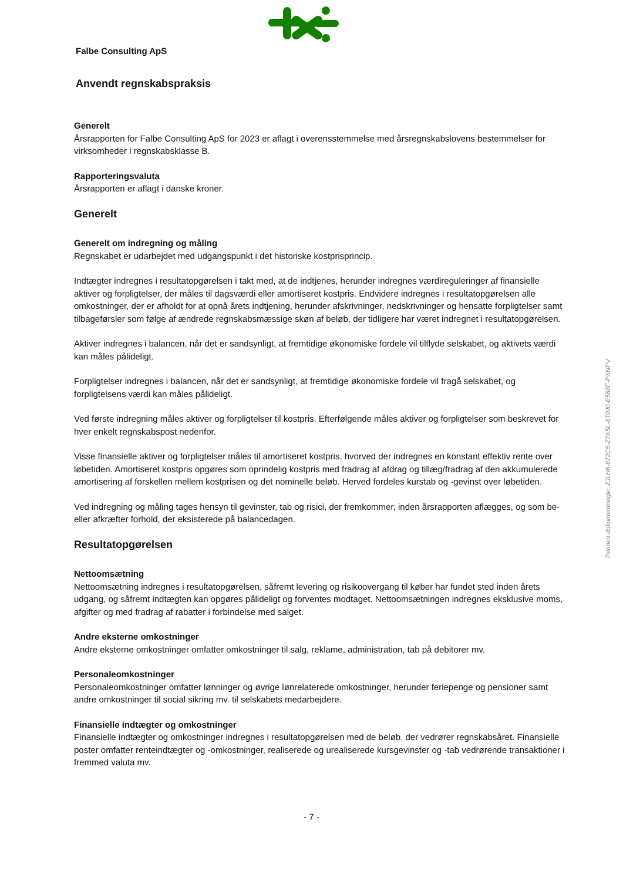Falbe Consulting ApS
Anvendt regnskabspraksis
Generelt
Årsrapporten for Falbe Consulting ApS for 2023 er aflagt i overensstemmelse med årsregnskabslovens bestemmelser for virksomheder i regnskabsklasse B.
Rapporteringsvaluta
Årsrapporten er aflagt i danske kroner.
Generelt
Generelt om indregning og måling
Regnskabet er udarbejdet med udgangspunkt i det historiske kostprisprincip.
Indtægter indregnes i resultatopgørelsen i takt med, at de indtjenes, herunder indregnes værdireguleringer af finansielle aktiver og forpligtelser, der måles til dagsværdi eller amortiseret kostpris. Endvidere indregnes i resultatopgørelsen alle omkostninger, der er afholdt for at opnå årets indtjening, herunder afskrivninger, nedskrivninger og hensatte forpligtelser samt tilbageførsler som følge af ændrede regnskabsmæssige skøn af beløb, der tidligere har været indregnet i resultatopgørelsen.
Aktiver indregnes i balancen, når det er sandsynligt, at fremtidige økonomiske fordele vil tilflyde selskabet, og aktivets værdi kan måles pålideligt.
Forpligtelser indregnes i balancen, når det er sandsynligt, at fremtidige økonomiske fordele vil fragå selskabet, og forpligtelsens værdi kan måles pålideligt.
Ved første indregning måles aktiver og forpligtelser til kostpris. Efterfølgende måles aktiver og forpligtelser som beskrevet for hver enkelt regnskabspost nedenfor.
Visse finansielle aktiver og forpligtelser måles til amortiseret kostpris, hvorved der indregnes en konstant effektiv rente over løbetiden. Amortiseret kostpris opgøres som oprindelig kostpris med fradrag af afdrag og tillæg/fradrag af den akkumulerede amortisering af forskellen mellem kostprisen og det nominelle beløb. Herved fordeles kurstab og -gevinst over løbetiden.
Ved indregning og måling tages hensyn til gevinster, tab og risici, der fremkommer, inden årsrapporten aflægges, og som be- eller afkræfter forhold, der eksisterede på balancedagen.
Resultatopgørelsen
Nettoomsætning
Nettoomsætning indregnes i resultatopgørelsen, såfremt levering og risikoovergang til køber har fundet sted inden årets udgang, og såfremt indtægten kan opgøres pålideligt og forventes modtaget. Nettoomsætningen indregnes eksklusive moms, afgifter og med fradrag af rabatter i forbindelse med salget.
Andre eksterne omkostninger
Andre eksterne omkostninger omfatter omkostninger til salg, reklame, administration, tab på debitorer mv.
Personaleomkostninger
Personaleomkostninger omfatter lønninger og øvrige lønrelaterede omkostninger, herunder feriepenge og pensioner samt andre omkostninger til social sikring mv. til selskabets medarbejdere.
Finansielle indtægter og omkostninger
Finansielle indtægter og omkostninger indregnes i resultatopgørelsen med de beløb, der vedrører regnskabsåret. Finansielle poster omfatter renteindtægter og -omkostninger, realiserede og urealiserede kursgevinster og -tab vedrørende transaktioner i fremmed valuta mv.
- 7 -
Penneo dokumentnøgle: ZJLH6-872C5-Z7K5L-8T0J0-E568F-PXNPV